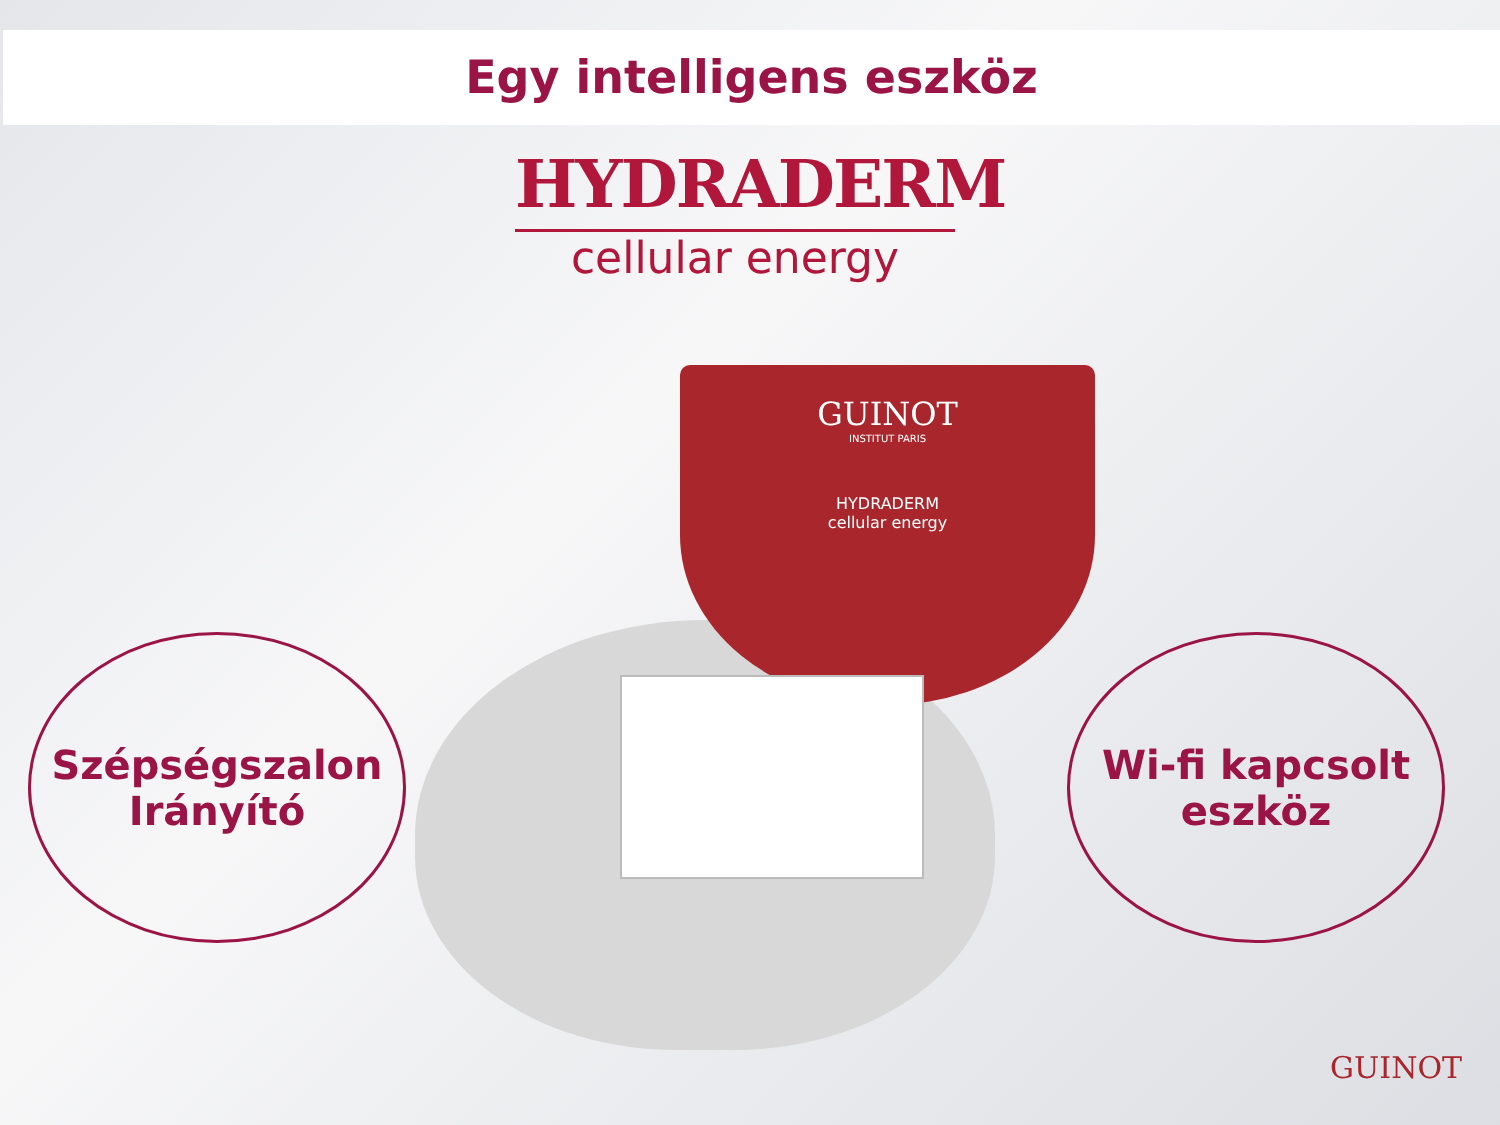Egy intelligens eszköz
HYDRADERM
cellular energy
GUINOT
INSTITUT PARIS
HYDRADERM
cellular energy
Szépségszalon
Irányító
Wi-fi kapcsolt
eszköz
GUINOT